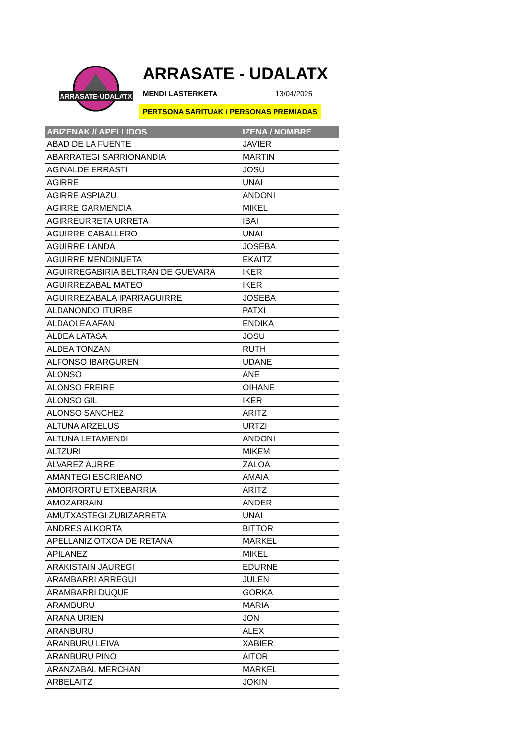ARRASATE-UDALATX
ARRASATE - UDALATX
MENDI LASTERKETA 13/04/2025
PERTSONA SARITUAK / PERSONAS PREMIADAS
| ABIZENAK // APELLIDOS | IZENA / NOMBRE |
| --- | --- |
| ABAD DE LA FUENTE | JAVIER |
| ABARRATEGI SARRIONANDIA | MARTIN |
| AGINALDE ERRASTI | JOSU |
| AGIRRE | UNAI |
| AGIRRE ASPIAZU | ANDONI |
| AGIRRE GARMENDIA | MIKEL |
| AGIRREURRETA URRETA | IBAI |
| AGUIRRE CABALLERO | UNAI |
| AGUIRRE LANDA | JOSEBA |
| AGUIRRE MENDINUETA | EKAITZ |
| AGUIRREGABIRIA BELTRÁN DE GUEVARA | IKER |
| AGUIRREZABAL MATEO | IKER |
| AGUIRREZABALA IPARRAGUIRRE | JOSEBA |
| ALDANONDO ITURBE | PATXI |
| ALDAOLEA AFAN | ENDIKA |
| ALDEA LATASA | JOSU |
| ALDEA TONZAN | RUTH |
| ALFONSO IBARGUREN | UDANE |
| ALONSO | ANE |
| ALONSO FREIRE | OIHANE |
| ALONSO GIL | IKER |
| ALONSO SANCHEZ | ARITZ |
| ALTUNA ARZELUS | URTZI |
| ALTUNA LETAMENDI | ANDONI |
| ALTZURI | MIKEM |
| ALVAREZ AURRE | ZALOA |
| AMANTEGI ESCRIBANO | AMAIA |
| AMORRORTU ETXEBARRIA | ARITZ |
| AMOZARRAIN | ANDER |
| AMUTXASTEGI ZUBIZARRETA | UNAI |
| ANDRES ALKORTA | BITTOR |
| APELLANIZ OTXOA DE RETANA | MARKEL |
| APILANEZ | MIKEL |
| ARAKISTAIN JAUREGI | EDURNE |
| ARAMBARRI ARREGUI | JULEN |
| ARAMBARRI DUQUE | GORKA |
| ARAMBURU | MARIA |
| ARANA URIEN | JON |
| ARANBURU | ALEX |
| ARANBURU LEIVA | XABIER |
| ARANBURU PINO | AITOR |
| ARANZABAL MERCHAN | MARKEL |
| ARBELAITZ | JOKIN |